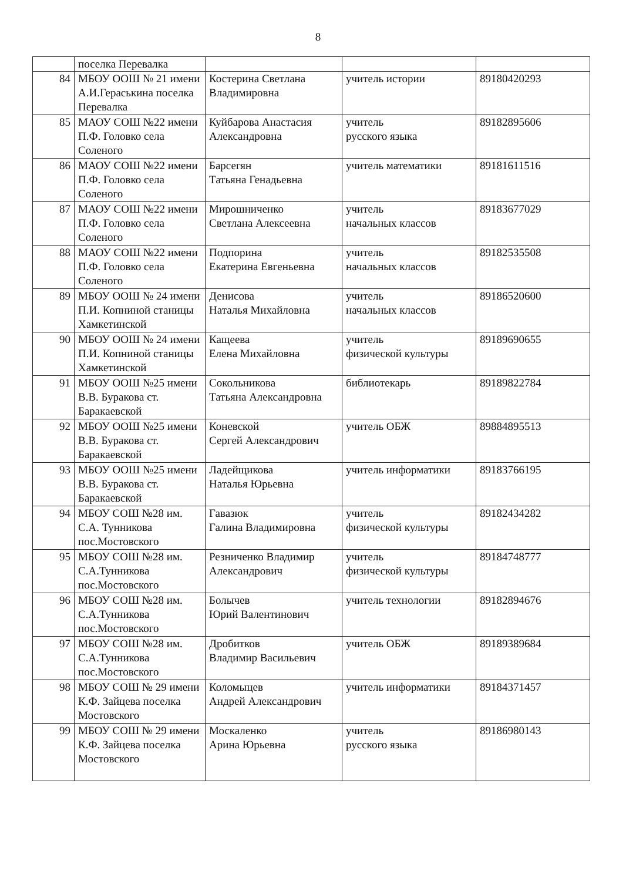8
| | поселка Перевалка | | | |
| 84 | МБОУ ООШ № 21 имени А.И.Гераськина поселка Перевалка | Костерина Светлана Владимировна | учитель истории | 89180420293 |
| 85 | МАОУ СОШ №22 имени П.Ф. Головко села Соленого | Куйбарова Анастасия Александровна | учитель русского языка | 89182895606 |
| 86 | МАОУ СОШ №22 имени П.Ф. Головко села Соленого | Барсегян Татьяна Генадьевна | учитель математики | 89181611516 |
| 87 | МАОУ СОШ №22 имени П.Ф. Головко села Соленого | Мирошниченко Светлана Алексеевна | учитель начальных классов | 89183677029 |
| 88 | МАОУ СОШ №22 имени П.Ф. Головко села Соленого | Подпорина Екатерина Евгеньевна | учитель начальных классов | 89182535508 |
| 89 | МБОУ ООШ № 24 имени П.И. Копниной станицы Хамкетинской | Денисова Наталья Михайловна | учитель начальных классов | 89186520600 |
| 90 | МБОУ ООШ № 24 имени П.И. Копниной станицы Хамкетинской | Кащеева Елена Михайловна | учитель физической культуры | 89189690655 |
| 91 | МБОУ ООШ №25 имени В.В. Буракова ст. Баракаевской | Сокольникова Татьяна Александровна | библиотекарь | 89189822784 |
| 92 | МБОУ ООШ №25 имени В.В. Буракова ст. Баракаевской | Коневской Сергей Александрович | учитель ОБЖ | 89884895513 |
| 93 | МБОУ ООШ №25 имени В.В. Буракова ст. Баракаевской | Ладейщикова Наталья Юрьевна | учитель информатики | 89183766195 |
| 94 | МБОУ СОШ №28 им. С.А. Тунникова пос.Мостовского | Гавазюк Галина Владимировна | учитель физической культуры | 89182434282 |
| 95 | МБОУ СОШ №28 им. С.А.Тунникова пос.Мостовского | Резниченко Владимир Александрович | учитель физической культуры | 89184748777 |
| 96 | МБОУ СОШ №28 им. С.А.Тунникова пос.Мостовского | Болычев Юрий Валентинович | учитель технологии | 89182894676 |
| 97 | МБОУ СОШ №28 им. С.А.Тунникова пос.Мостовского | Дробитков Владимир Васильевич | учитель ОБЖ | 89189389684 |
| 98 | МБОУ СОШ № 29 имени К.Ф. Зайцева поселка Мостовского | Коломыцев Андрей Александрович | учитель информатики | 89184371457 |
| 99 | МБОУ СОШ № 29 имени К.Ф. Зайцева поселка Мостовского | Москаленко Арина Юрьевна | учитель русского языка | 89186980143 |